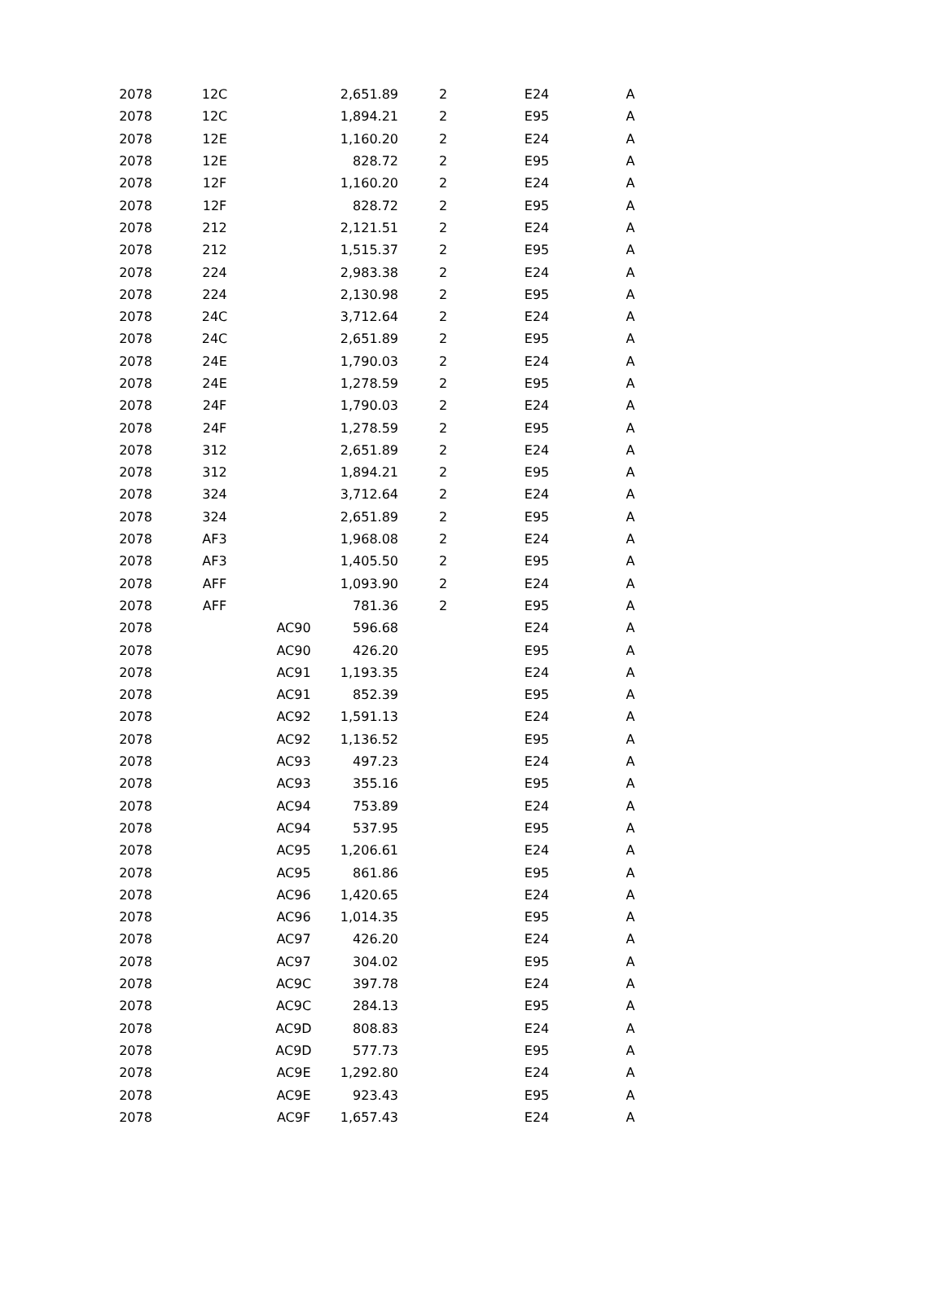| 2078 | 12C | | 2,651.89 | 2 | E24 | A |
| 2078 | 12C | | 1,894.21 | 2 | E95 | A |
| 2078 | 12E | | 1,160.20 | 2 | E24 | A |
| 2078 | 12E | | 828.72 | 2 | E95 | A |
| 2078 | 12F | | 1,160.20 | 2 | E24 | A |
| 2078 | 12F | | 828.72 | 2 | E95 | A |
| 2078 | 212 | | 2,121.51 | 2 | E24 | A |
| 2078 | 212 | | 1,515.37 | 2 | E95 | A |
| 2078 | 224 | | 2,983.38 | 2 | E24 | A |
| 2078 | 224 | | 2,130.98 | 2 | E95 | A |
| 2078 | 24C | | 3,712.64 | 2 | E24 | A |
| 2078 | 24C | | 2,651.89 | 2 | E95 | A |
| 2078 | 24E | | 1,790.03 | 2 | E24 | A |
| 2078 | 24E | | 1,278.59 | 2 | E95 | A |
| 2078 | 24F | | 1,790.03 | 2 | E24 | A |
| 2078 | 24F | | 1,278.59 | 2 | E95 | A |
| 2078 | 312 | | 2,651.89 | 2 | E24 | A |
| 2078 | 312 | | 1,894.21 | 2 | E95 | A |
| 2078 | 324 | | 3,712.64 | 2 | E24 | A |
| 2078 | 324 | | 2,651.89 | 2 | E95 | A |
| 2078 | AF3 | | 1,968.08 | 2 | E24 | A |
| 2078 | AF3 | | 1,405.50 | 2 | E95 | A |
| 2078 | AFF | | 1,093.90 | 2 | E24 | A |
| 2078 | AFF | | 781.36 | 2 | E95 | A |
| 2078 | | AC90 | 596.68 | | E24 | A |
| 2078 | | AC90 | 426.20 | | E95 | A |
| 2078 | | AC91 | 1,193.35 | | E24 | A |
| 2078 | | AC91 | 852.39 | | E95 | A |
| 2078 | | AC92 | 1,591.13 | | E24 | A |
| 2078 | | AC92 | 1,136.52 | | E95 | A |
| 2078 | | AC93 | 497.23 | | E24 | A |
| 2078 | | AC93 | 355.16 | | E95 | A |
| 2078 | | AC94 | 753.89 | | E24 | A |
| 2078 | | AC94 | 537.95 | | E95 | A |
| 2078 | | AC95 | 1,206.61 | | E24 | A |
| 2078 | | AC95 | 861.86 | | E95 | A |
| 2078 | | AC96 | 1,420.65 | | E24 | A |
| 2078 | | AC96 | 1,014.35 | | E95 | A |
| 2078 | | AC97 | 426.20 | | E24 | A |
| 2078 | | AC97 | 304.02 | | E95 | A |
| 2078 | | AC9C | 397.78 | | E24 | A |
| 2078 | | AC9C | 284.13 | | E95 | A |
| 2078 | | AC9D | 808.83 | | E24 | A |
| 2078 | | AC9D | 577.73 | | E95 | A |
| 2078 | | AC9E | 1,292.80 | | E24 | A |
| 2078 | | AC9E | 923.43 | | E95 | A |
| 2078 | | AC9F | 1,657.43 | | E24 | A |